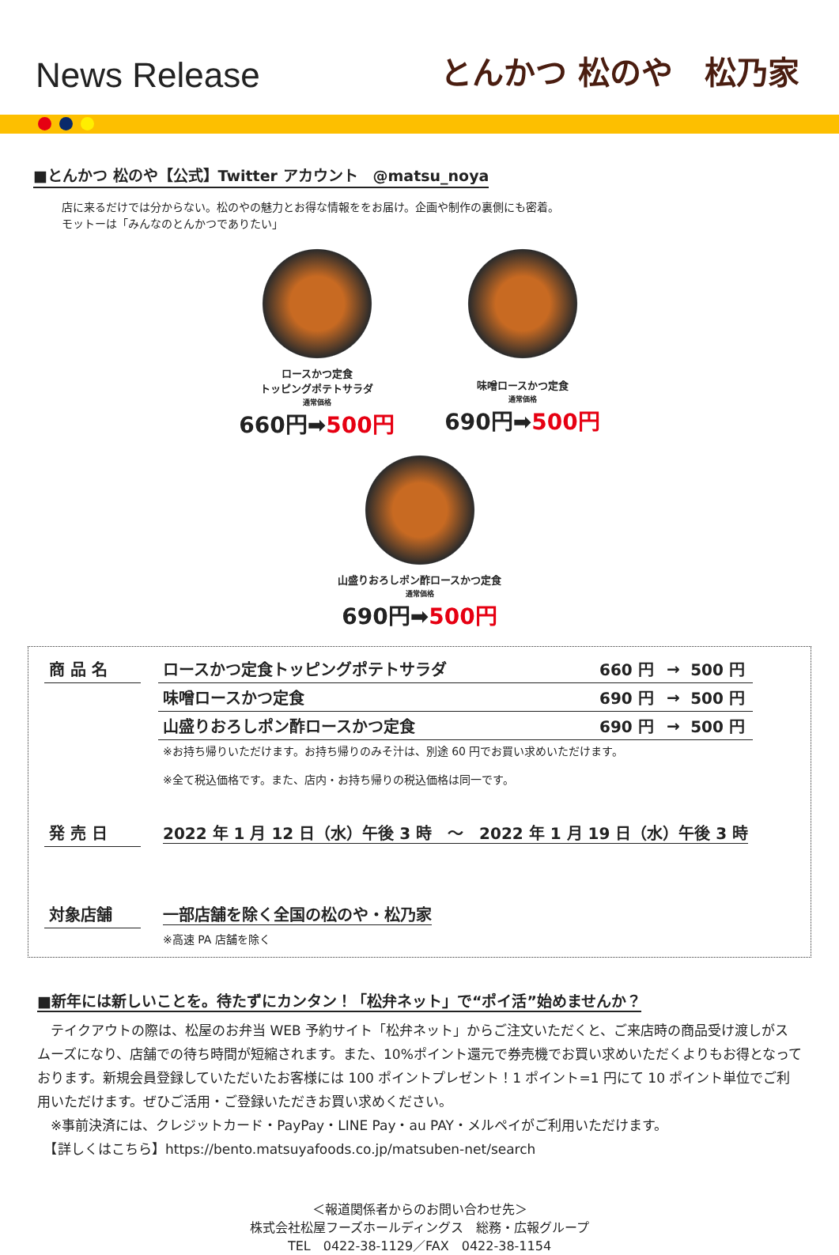News Release
とんかつ 松のや　松乃家
■とんかつ 松のや【公式】Twitter アカウント　@matsu_noya
店に来るだけでは分からない。松のやの魅力とお得な情報ををお届け。企画や制作の裏側にも密着。
モットーは「みんなのとんかつでありたい」
ロースかつ定食
トッピングポテトサラダ
通常価格
660円➡500円
味噌ロースかつ定食
通常価格
690円➡500円
山盛りおろしポン酢ロースかつ定食
通常価格
690円➡500円
| 商 品 名 | | ロースかつ定食トッピングポテトサラダ | 660 円 | → | 500 円 |
| | | 味噌ロースかつ定食 | 690 円 | → | 500 円 |
| | | 山盛りおろしポン酢ロースかつ定食 | 690 円 | → | 500 円 |
| | | ※お持ち帰りいただけます。お持ち帰りのみそ汁は、別途 60 円でお買い求めいただけます。 ※全て税込価格です。また、店内・お持ち帰りの税込価格は同一です。 | | | |
| 発 売 日 | | 2022 年 1 月 12 日（水）午後 3 時 ～ 2022 年 1 月 19 日（水）午後 3 時 | | | |
| 対象店舗 | | 一部店舗を除く全国の松のや・松乃家 | | | |
| | | ※高速 PA 店舗を除く | | | |
■新年には新しいことを。待たずにカンタン！「松弁ネット」で“ポイ活”始めませんか？
　テイクアウトの際は、松屋のお弁当 WEB 予約サイト「松弁ネット」からご注文いただくと、ご来店時の商品受け渡しがスムーズになり、店舗での待ち時間が短縮されます。また、10%ポイント還元で券売機でお買い求めいただくよりもお得となっております。新規会員登録していただいたお客様には 100 ポイントプレゼント！1 ポイント=1 円にて 10 ポイント単位でご利用いただけます。ぜひご活用・ご登録いただきお買い求めください。
　※事前決済には、クレジットカード・PayPay・LINE Pay・au PAY・メルペイがご利用いただけます。
　【詳しくはこちら】https://bento.matsuyafoods.co.jp/matsuben-net/search
＜報道関係者からのお問い合わせ先＞
株式会社松屋フーズホールディングス　総務・広報グループ
TEL　0422-38-1129／FAX　0422-38-1154